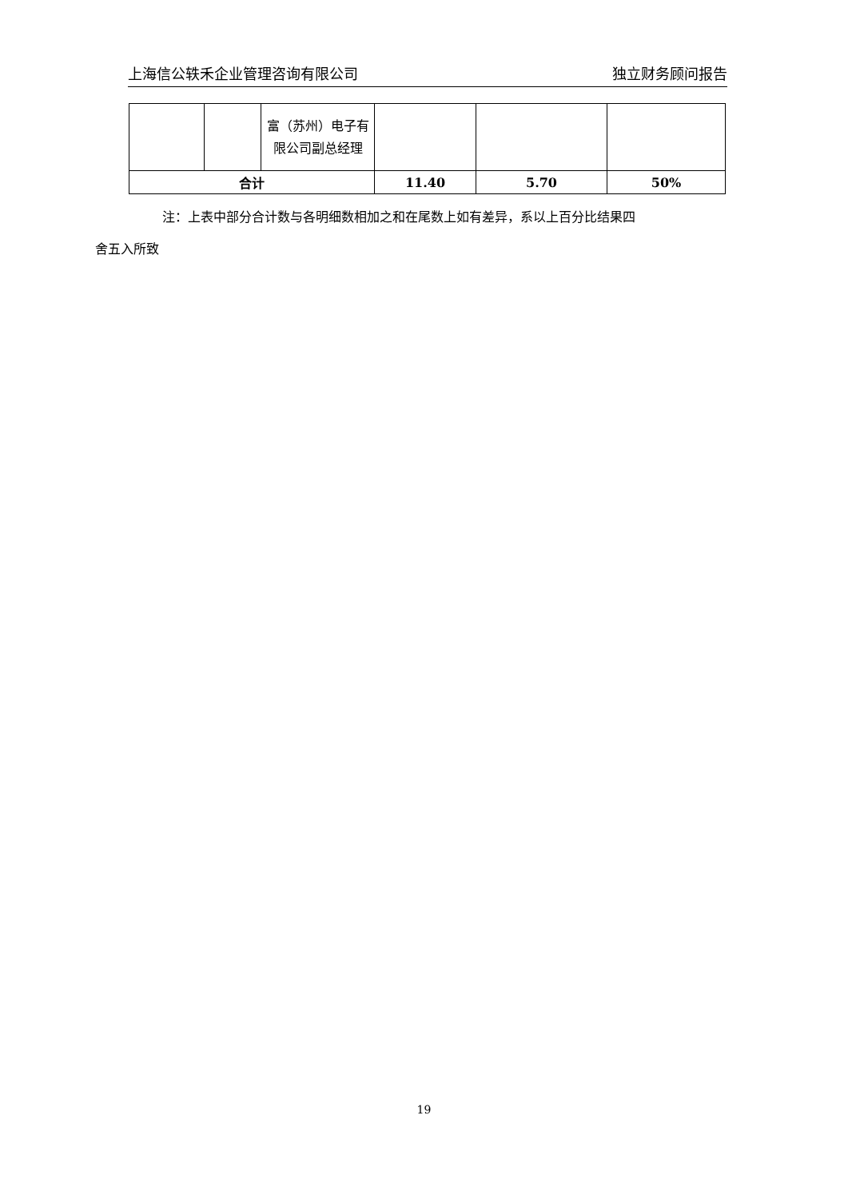上海信公轶禾企业管理咨询有限公司 独立财务顾问报告
| | | 富（苏州）电子有限公司副总经理 | | | |
| 合计 | | | 11.40 | 5.70 | 50% |
注：上表中部分合计数与各明细数相加之和在尾数上如有差异，系以上百分比结果四
舍五入所致
19